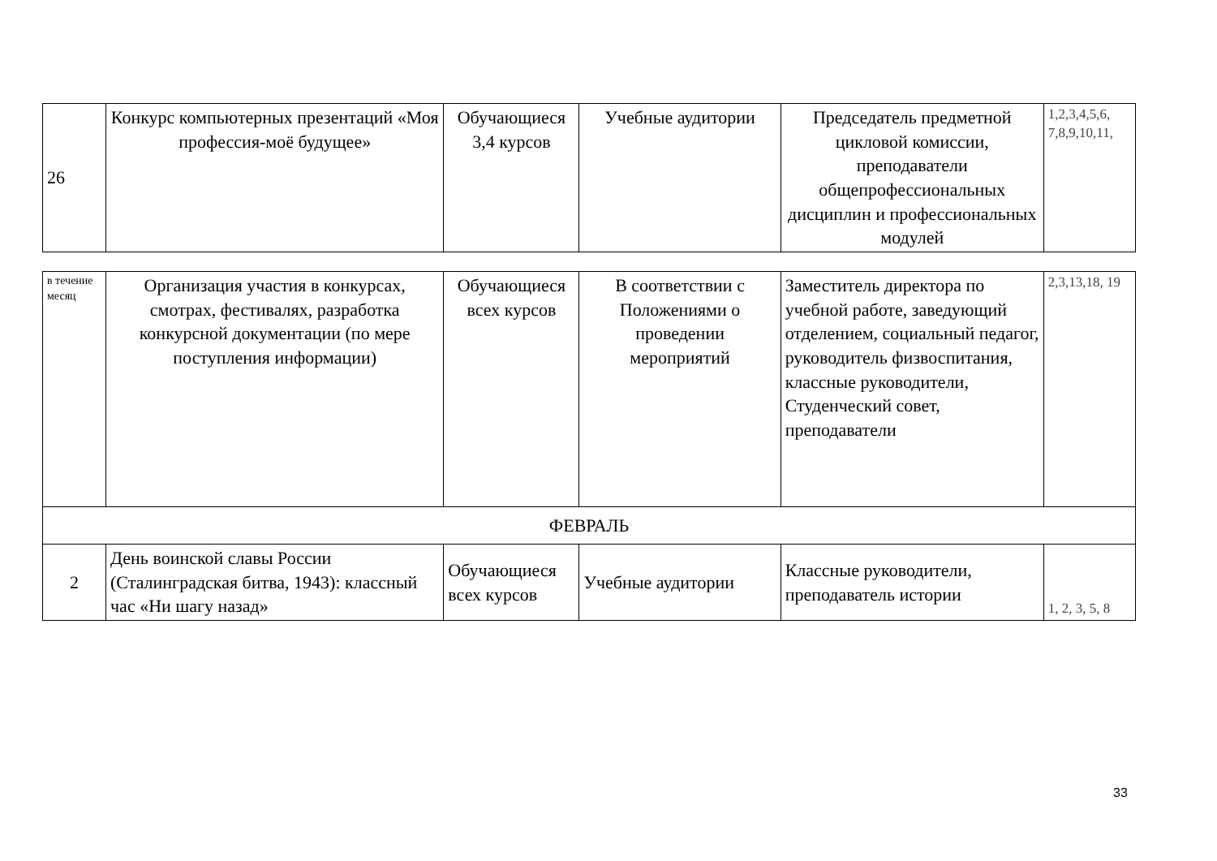| 26 | Конкурс компьютерных презентаций «Моя профессия-моё будущее» | Обучающиеся 3,4 курсов | Учебные аудитории | Председатель предметной цикловой комиссии, преподаватели общепрофессиональных дисциплин и профессиональных модулей | 1,2,3,4,5,6, 7,8,9,10,11, |
| в течение месяц | Организация участия в конкурсах, смотрах, фестивалях, разработка конкурсной документации (по мере поступления информации) | Обучающиеся всех курсов | В соответствии с Положениями о проведении мероприятий | Заместитель директора по учебной работе, заведующий отделением, социальный педагог, руководитель физвоспитания, классные руководители, Студенческий совет, преподаватели | 2,3,13,18, 19 |
| ФЕВРАЛЬ | | | | | |
| 2 | День воинской славы России (Сталинградская битва, 1943): классный час «Ни шагу назад» | Обучающиеся всех курсов | Учебные аудитории | Классные руководители, преподаватель истории | 1, 2, 3, 5, 8 |
33